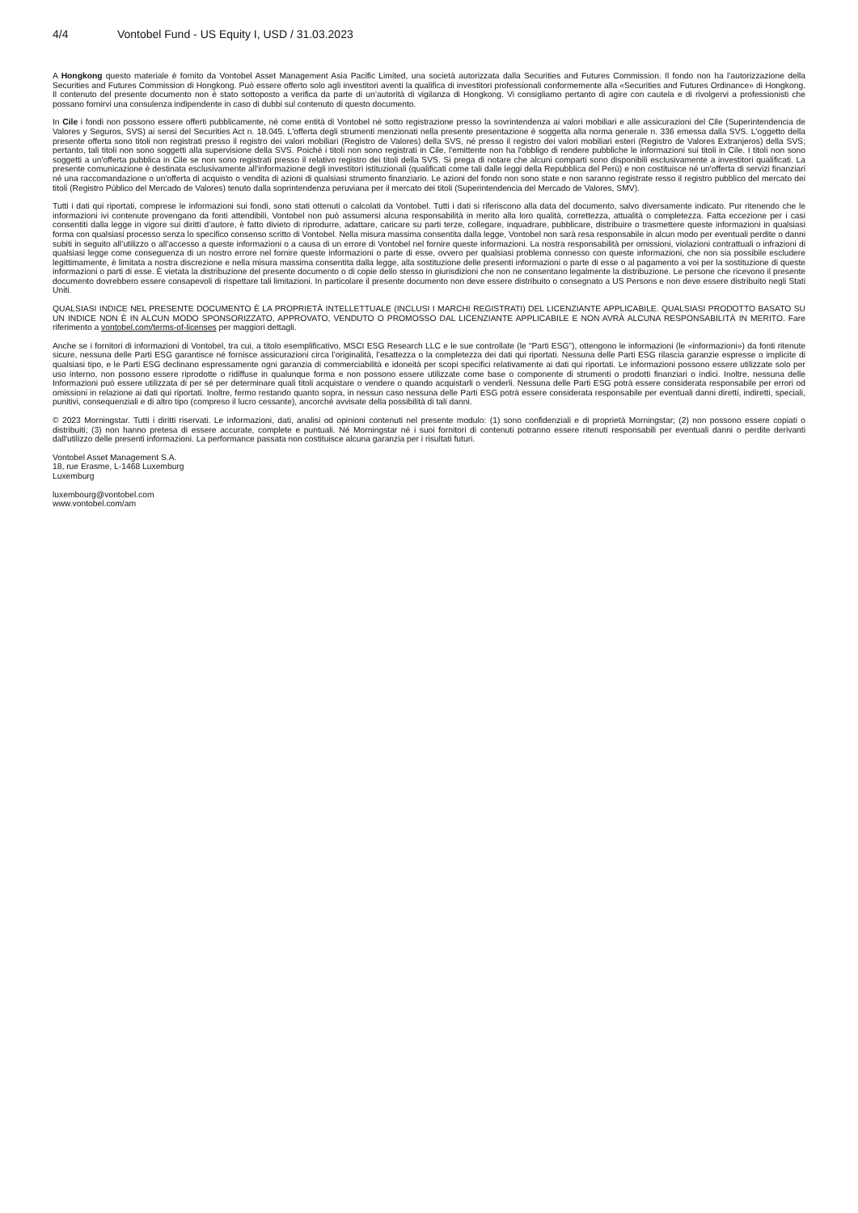4/4 Vontobel Fund - US Equity I, USD / 31.03.2023
A Hongkong questo materiale è fornito da Vontobel Asset Management Asia Pacific Limited, una società autorizzata dalla Securities and Futures Commission. Il fondo non ha l’autorizzazione della Securities and Futures Commission di Hongkong. Può essere offerto solo agli investitori aventi la qualifica di investitori professionali conformemente alla «Securities and Futures Ordinance» di Hongkong. Il contenuto del presente documento non è stato sottoposto a verifica da parte di un’autorità di vigilanza di Hongkong. Vi consigliamo pertanto di agire con cautela e di rivolgervi a professionisti che possano fornirvi una consulenza indipendente in caso di dubbi sul contenuto di questo documento.
In Cile i fondi non possono essere offerti pubblicamente, né come entità di Vontobel né sotto registrazione presso la sovrintendenza ai valori mobiliari e alle assicurazioni del Cile (Superintendencia de Valores y Seguros, SVS) ai sensi del Securities Act n. 18.045. L'offerta degli strumenti menzionati nella presente presentazione è soggetta alla norma generale n. 336 emessa dalla SVS. L'oggetto della presente offerta sono titoli non registrati presso il registro dei valori mobiliari (Registro de Valores) della SVS, né presso il registro dei valori mobiliari esteri (Registro de Valores Extranjeros) della SVS; pertanto, tali titoli non sono soggetti alla supervisione della SVS. Poiché i titoli non sono registrati in Cile, l'emittente non ha l'obbligo di rendere pubbliche le informazioni sui titoli in Cile. I titoli non sono soggetti a un'offerta pubblica in Cile se non sono registrati presso il relativo registro dei titoli della SVS. Si prega di notare che alcuni comparti sono disponibili esclusivamente a investitori qualificati. La presente comunicazione è destinata esclusivamente all'informazione degli investitori istituzionali (qualificati come tali dalle leggi della Repubblica del Perù) e non costituisce né un'offerta di servizi finanziari né una raccomandazione o un'offerta di acquisto o vendita di azioni di qualsiasi strumento finanziario. Le azioni del fondo non sono state e non saranno registrate resso il registro pubblico del mercato dei titoli (Registro Público del Mercado de Valores) tenuto dalla soprintendenza peruviana per il mercato dei titoli (Superintendencia del Mercado de Valores, SMV).
Tutti i dati qui riportati, comprese le informazioni sui fondi, sono stati ottenuti o calcolati da Vontobel. Tutti i dati si riferiscono alla data del documento, salvo diversamente indicato. Pur ritenendo che le informazioni ivi contenute provengano da fonti attendibili, Vontobel non può assumersi alcuna responsabilità in merito alla loro qualità, correttezza, attualità o completezza. Fatta eccezione per i casi consentiti dalla legge in vigore sui diritti d’autore, è fatto divieto di riprodurre, adattare, caricare su parti terze, collegare, inquadrare, pubblicare, distribuire o trasmettere queste informazioni in qualsiasi forma con qualsiasi processo senza lo specifico consenso scritto di Vontobel. Nella misura massima consentita dalla legge, Vontobel non sarà resa responsabile in alcun modo per eventuali perdite o danni subiti in seguito all’utilizzo o all’accesso a queste informazioni o a causa di un errore di Vontobel nel fornire queste informazioni. La nostra responsabilità per omissioni, violazioni contrattuali o infrazioni di qualsiasi legge come conseguenza di un nostro errore nel fornire queste informazioni o parte di esse, ovvero per qualsiasi problema connesso con queste informazioni, che non sia possibile escludere legittimamente, è limitata a nostra discrezione e nella misura massima consentita dalla legge, alla sostituzione delle presenti informazioni o parte di esse o al pagamento a voi per la sostituzione di queste informazioni o parti di esse. È vietata la distribuzione del presente documento o di copie dello stesso in giurisdizioni che non ne consentano legalmente la distribuzione. Le persone che ricevono il presente documento dovrebbero essere consapevoli di rispettare tali limitazioni. In particolare il presente documento non deve essere distribuito o consegnato a US Persons e non deve essere distribuito negli Stati Uniti.
QUALSIASI INDICE NEL PRESENTE DOCUMENTO È LA PROPRIETÀ INTELLETTUALE (INCLUSI I MARCHI REGISTRATI) DEL LICENZIANTE APPLICABILE. QUALSIASI PRODOTTO BASATO SU UN INDICE NON È IN ALCUN MODO SPONSORIZZATO, APPROVATO, VENDUTO O PROMOSSO DAL LICENZIANTE APPLICABILE E NON AVRÀ ALCUNA RESPONSABILITÀ IN MERITO. Fare riferimento a vontobel.com/terms-of-licenses per maggiori dettagli.
Anche se i fornitori di informazioni di Vontobel, tra cui, a titolo esemplificativo, MSCI ESG Research LLC e le sue controllate (le “Parti ESG”), ottengono le informazioni (le «informazioni») da fonti ritenute sicure, nessuna delle Parti ESG garantisce né fornisce assicurazioni circa l’originalità, l’esattezza o la completezza dei dati qui riportati. Nessuna delle Parti ESG rilascia garanzie espresse o implicite di qualsiasi tipo, e le Parti ESG declinano espressamente ogni garanzia di commerciabilità e idoneità per scopi specifici relativamente ai dati qui riportati. Le informazioni possono essere utilizzate solo per uso interno, non possono essere riprodotte o ridiffuse in qualunque forma e non possono essere utilizzate come base o componente di strumenti o prodotti finanziari o indici. Inoltre, nessuna delle Informazioni può essere utilizzata di per sé per determinare quali titoli acquistare o vendere o quando acquistarli o venderli. Nessuna delle Parti ESG potrà essere considerata responsabile per errori od omissioni in relazione ai dati qui riportati. Inoltre, fermo restando quanto sopra, in nessun caso nessuna delle Parti ESG potrà essere considerata responsabile per eventuali danni diretti, indiretti, speciali, punitivi, consequenziali e di altro tipo (compreso il lucro cessante), ancorché avvisate della possibilità di tali danni.
© 2023 Morningstar. Tutti i diritti riservati. Le informazioni, dati, analisi od opinioni contenuti nel presente modulo: (1) sono confidenziali e di proprietà Morningstar; (2) non possono essere copiati o distribuiti; (3) non hanno pretesa di essere accurate, complete e puntuali. Né Morningstar né i suoi fornitori di contenuti potranno essere ritenuti responsabili per eventuali danni o perdite derivanti dall'utilizzo delle presenti informazioni. La performance passata non costituisce alcuna garanzia per i risultati futuri.
Vontobel Asset Management S.A.
18, rue Erasme, L-1468 Luxemburg
Luxemburg
luxembourg@vontobel.com
www.vontobel.com/am